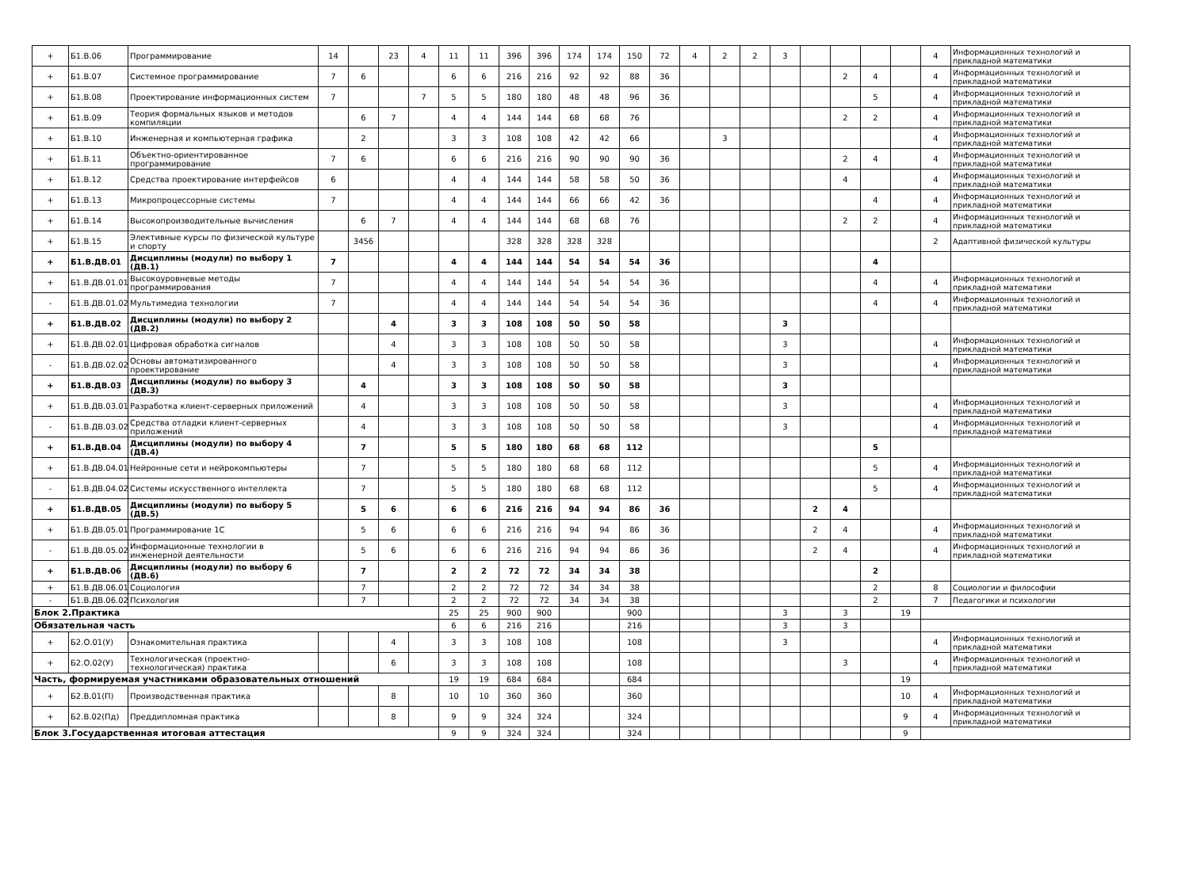| + | Б1.В.06 | Программирование | 14 | | 23 | 4 | 11 | 11 | 396 | 396 | 174 | 174 | 150 | 72 | 4 | 2 | 2 | 3 | | | | | 4 | Информационных технологий и прикладной математики |
| + | Б1.В.07 | Системное программирование | 7 | 6 | | | 6 | 6 | 216 | 216 | 92 | 92 | 88 | 36 | | | | | | 2 | 4 | | 4 | Информационных технологий и прикладной математики |
| + | Б1.В.08 | Проектирование информационных систем | 7 | | | 7 | 5 | 5 | 180 | 180 | 48 | 48 | 96 | 36 | | | | | | | 5 | | 4 | Информационных технологий и прикладной математики |
| + | Б1.В.09 | Теория формальных языков и методов компиляции | | 6 | 7 | | 4 | 4 | 144 | 144 | 68 | 68 | 76 | | | | | | | 2 | 2 | | 4 | Информационных технологий и прикладной математики |
| + | Б1.В.10 | Инженерная и компьютерная графика | | 2 | | | 3 | 3 | 108 | 108 | 42 | 42 | 66 | | | 3 | | | | | | | 4 | Информационных технологий и прикладной математики |
| + | Б1.В.11 | Объектно-ориентированное программирование | 7 | 6 | | | 6 | 6 | 216 | 216 | 90 | 90 | 90 | 36 | | | | | | 2 | 4 | | 4 | Информационных технологий и прикладной математики |
| + | Б1.В.12 | Средства проектирование интерфейсов | 6 | | | | 4 | 4 | 144 | 144 | 58 | 58 | 50 | 36 | | | | | | 4 | | | 4 | Информационных технологий и прикладной математики |
| + | Б1.В.13 | Микропроцессорные системы | 7 | | | | 4 | 4 | 144 | 144 | 66 | 66 | 42 | 36 | | | | | | | 4 | | 4 | Информационных технологий и прикладной математики |
| + | Б1.В.14 | Высокопроизводительные вычисления | | 6 | 7 | | 4 | 4 | 144 | 144 | 68 | 68 | 76 | | | | | | | 2 | 2 | | 4 | Информационных технологий и прикладной математики |
| + | Б1.В.15 | Элективные курсы по физической культуре и спорту | | 3456 | | | | | 328 | 328 | 328 | 328 | | | | | | | | | | | 2 | Адаптивной физической культуры |
| + | Б1.В.ДВ.01 | Дисциплины (модули) по выбору 1 (ДВ.1) | 7 | | | | 4 | 4 | 144 | 144 | 54 | 54 | 54 | 36 | | | | | | | 4 | | | |
| + | Б1.В.ДВ.01.01 | Высокоуровневые методы программирования | 7 | | | | 4 | 4 | 144 | 144 | 54 | 54 | 54 | 36 | | | | | | | 4 | | 4 | Информационных технологий и прикладной математики |
| - | Б1.В.ДВ.01.02 | Мультимедиа технологии | 7 | | | | 4 | 4 | 144 | 144 | 54 | 54 | 54 | 36 | | | | | | | 4 | | 4 | Информационных технологий и прикладной математики |
| + | Б1.В.ДВ.02 | Дисциплины (модули) по выбору 2 (ДВ.2) | | | 4 | | 3 | 3 | 108 | 108 | 50 | 50 | 58 | | | | | 3 | | | | | | |
| + | Б1.В.ДВ.02.01 | Цифровая обработка сигналов | | | 4 | | 3 | 3 | 108 | 108 | 50 | 50 | 58 | | | | | 3 | | | | | 4 | Информационных технологий и прикладной математики |
| - | Б1.В.ДВ.02.02 | Основы автоматизированного проектирование | | | 4 | | 3 | 3 | 108 | 108 | 50 | 50 | 58 | | | | | 3 | | | | | 4 | Информационных технологий и прикладной математики |
| + | Б1.В.ДВ.03 | Дисциплины (модули) по выбору 3 (ДВ.3) | | 4 | | | 3 | 3 | 108 | 108 | 50 | 50 | 58 | | | | | 3 | | | | | | |
| + | Б1.В.ДВ.03.01 | Разработка клиент-серверных приложений | | 4 | | | 3 | 3 | 108 | 108 | 50 | 50 | 58 | | | | | 3 | | | | | 4 | Информационных технологий и прикладной математики |
| - | Б1.В.ДВ.03.02 | Средства отладки клиент-серверных приложений | | 4 | | | 3 | 3 | 108 | 108 | 50 | 50 | 58 | | | | | 3 | | | | | 4 | Информационных технологий и прикладной математики |
| + | Б1.В.ДВ.04 | Дисциплины (модули) по выбору 4 (ДВ.4) | | 7 | | | 5 | 5 | 180 | 180 | 68 | 68 | 112 | | | | | | | | 5 | | | |
| + | Б1.В.ДВ.04.01 | Нейронные сети и нейрокомпьютеры | | 7 | | | 5 | 5 | 180 | 180 | 68 | 68 | 112 | | | | | | | | 5 | | 4 | Информационных технологий и прикладной математики |
| - | Б1.В.ДВ.04.02 | Системы искусственного интеллекта | | 7 | | | 5 | 5 | 180 | 180 | 68 | 68 | 112 | | | | | | | | 5 | | 4 | Информационных технологий и прикладной математики |
| + | Б1.В.ДВ.05 | Дисциплины (модули) по выбору 5 (ДВ.5) | | 5 | 6 | | 6 | 6 | 216 | 216 | 94 | 94 | 86 | 36 | | | | | 2 | 4 | | | | |
| + | Б1.В.ДВ.05.01 | Программирование 1С | | 5 | 6 | | 6 | 6 | 216 | 216 | 94 | 94 | 86 | 36 | | | | | 2 | 4 | | | 4 | Информационных технологий и прикладной математики |
| - | Б1.В.ДВ.05.02 | Информационные технологии в инженерной деятельности | | 5 | 6 | | 6 | 6 | 216 | 216 | 94 | 94 | 86 | 36 | | | | | 2 | 4 | | | 4 | Информационных технологий и прикладной математики |
| + | Б1.В.ДВ.06 | Дисциплины (модули) по выбору 6 (ДВ.6) | | 7 | | | 2 | 2 | 72 | 72 | 34 | 34 | 38 | | | | | | | | 2 | | | |
| + | Б1.В.ДВ.06.01 | Социология | | 7 | | | 2 | 2 | 72 | 72 | 34 | 34 | 38 | | | | | | | | 2 | | 8 | Социологии и философии |
| - | Б1.В.ДВ.06.02 | Психология | | 7 | | | 2 | 2 | 72 | 72 | 34 | 34 | 38 | | | | | | | | 2 | | 7 | Педагогики и психологии |
| Блок 2.Практика | | | | | | | 25 | 25 | 900 | 900 | | | 900 | | | | | 3 | | 3 | | 19 | | |
| Обязательная часть | | | | | | | 6 | 6 | 216 | 216 | | | 216 | | | | | 3 | | 3 | | | | |
| + | Б2.О.01(У) | Ознакомительная практика | | | 4 | | 3 | 3 | 108 | 108 | | | 108 | | | | | 3 | | | | | 4 | Информационных технологий и прикладной математики |
| + | Б2.О.02(У) | Технологическая (проектно-технологическая) практика | | | 6 | | 3 | 3 | 108 | 108 | | | 108 | | | | | | | 3 | | | 4 | Информационных технологий и прикладной математики |
| Часть, формируемая участниками образовательных отношений | | | | | | | 19 | 19 | 684 | 684 | | | 684 | | | | | | | | | 19 | | |
| + | Б2.В.01(П) | Производственная практика | | | 8 | | 10 | 10 | 360 | 360 | | | 360 | | | | | | | | | 10 | 4 | Информационных технологий и прикладной математики |
| + | Б2.В.02(Пд) | Преддипломная практика | | | 8 | | 9 | 9 | 324 | 324 | | | 324 | | | | | | | | | 9 | 4 | Информационных технологий и прикладной математики |
| Блок 3.Государственная итоговая аттестация | | | | | | | 9 | 9 | 324 | 324 | | | 324 | | | | | | | | | 9 | | |